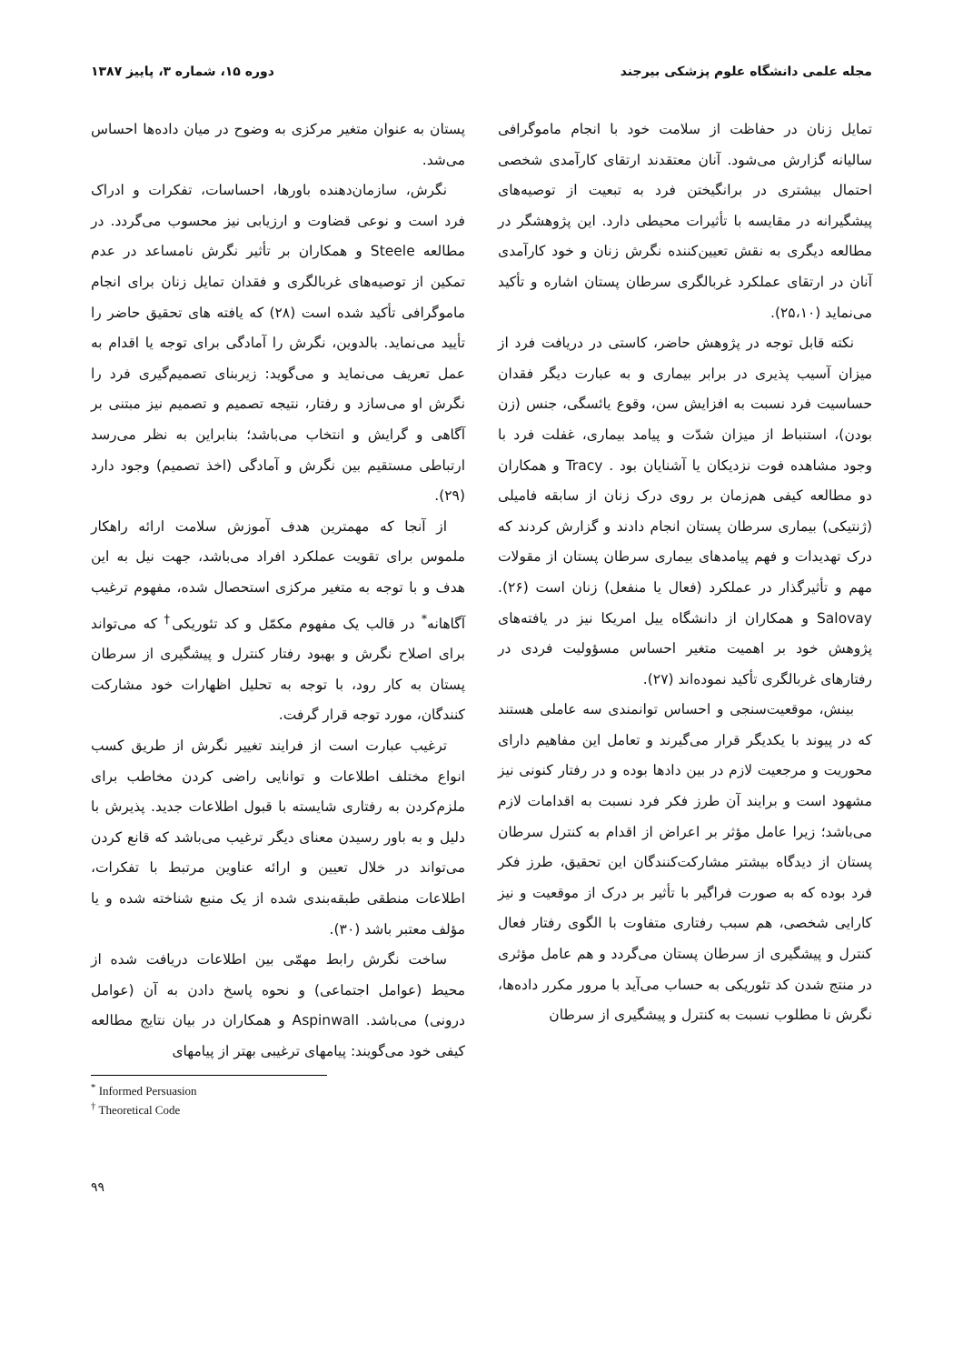مجله علمی دانشگاه علوم پزشکی بیرجند دوره ۱۵، شماره ۳، پاییز ۱۳۸۷
تمایل زنان در حفاظت از سلامت خود با انجام ماموگرافی سالیانه گزارش می‌شود. آنان معتقدند ارتقای کارآمدی شخصی احتمال بیشتری در برانگیختن فرد به تبعیت از توصیه‌های پیشگیرانه در مقایسه با تأثیرات محیطی دارد. این پژوهشگر در مطالعه دیگری به نقش تعیین‌کننده نگرش زنان و خود کارآمدی آنان در ارتقای عملکرد غربالگری سرطان پستان اشاره و تأکید می‌نماید (۲۵،۱۰).
نکته قابل توجه در پژوهش حاضر، کاستی در دریافت فرد از میزان آسیب پذیری در برابر بیماری و به عبارت دیگر فقدان حساسیت فرد نسبت به افزایش سن، وقوع یائسگی، جنس (زن بودن)، استنباط از میزان شدّت و پیامد بیماری، غفلت فرد با وجود مشاهده فوت نزدیکان یا آشنایان بود . Tracy و همکاران دو مطالعه کیفی هم‌زمان بر روی درک زنان از سابقه فامیلی (ژنتیکی) بیماری سرطان پستان انجام دادند و گزارش کردند که درک تهدیدات و فهم پیامدهای بیماری سرطان پستان از مقولات مهم و تأثیرگذار در عملکرد (فعال یا منفعل) زنان است (۲۶). Salovay و همکاران از دانشگاه ییل امریکا نیز در یافته‌های پژوهش خود بر اهمیت متغیر احساس مسؤولیت فردی در رفتارهای غربالگری تأکید نموده‌اند (۲۷).
بینش، موقعیت‌سنجی و احساس توانمندی سه عاملی هستند که در پیوند با یکدیگر قرار می‌گیرند و تعامل این مفاهیم دارای محوریت و مرجعیت لازم در بین دادها بوده و در رفتار کنونی نیز مشهود است و برایند آن طرز فکر فرد نسبت به اقدامات لازم می‌باشد؛ زیرا عامل مؤثر بر اعراض از اقدام به کنترل سرطان پستان از دیدگاه بیشتر مشارکت‌کنندگان این تحقیق، طرز فکر فرد بوده که به صورت فراگیر با تأثیر بر درک از موقعیت و نیز کارایی شخصی، هم سبب رفتاری متفاوت با الگوی رفتار فعال کنترل و پیشگیری از سرطان پستان می‌گردد و هم عامل مؤثری در منتج شدن کد تئوریکی به حساب می‌آید با مرور مکرر داده‌ها، نگرش نا مطلوب نسبت به کنترل و پیشگیری از سرطان
پستان به عنوان متغیر مرکزی به وضوح در میان داده‌ها احساس می‌شد.
نگرش، سازمان‌دهنده باورها، احساسات، تفکرات و ادراک فرد است و نوعی قضاوت و ارزیابی نیز محسوب می‌گردد. در مطالعه Steele و همکاران بر تأثیر نگرش نامساعد در عدم تمکین از توصیه‌های غربالگری و فقدان تمایل زنان برای انجام ماموگرافی تأکید شده است (۲۸) که یافته های تحقیق حاضر را تأیید می‌نماید. بالدوین، نگرش را آمادگی برای توجه یا اقدام به عمل تعریف می‌نماید و می‌گوید: زیربنای تصمیم‌گیری فرد را نگرش او می‌سازد و رفتار، نتیجه تصمیم و تصمیم نیز مبتنی بر آگاهی و گرایش و انتخاب می‌باشد؛ بنابراین به نظر می‌رسد ارتباطی مستقیم بین نگرش و آمادگی (اخذ تصمیم) وجود دارد (۲۹).
از آنجا که مهمترین هدف آموزش سلامت ارائه راهکار ملموس برای تقویت عملکرد افراد می‌باشد، جهت نیل به این هدف و با توجه به متغیر مرکزی استحصال شده، مفهوم ترغیب آگاهانه<sup>*</sup> در قالب یک مفهوم مکمّل و کد تئوریکی<sup>†</sup> که می‌تواند برای اصلاح نگرش و بهبود رفتار کنترل و پیشگیری از سرطان پستان به کار رود، با توجه به تحلیل اظهارات خود مشارکت کنندگان، مورد توجه قرار گرفت.
ترغیب عبارت است از فرایند تغییر نگرش از طریق کسب انواع مختلف اطلاعات و توانایی راضی کردن مخاطب برای ملزم‌کردن به رفتاری شایسته با قبول اطلاعات جدید. پذیرش با دلیل و به باور رسیدن معنای دیگر ترغیب می‌باشد که قانع کردن می‌تواند در خلال تعیین و ارائه عناوین مرتبط با تفکرات، اطلاعات منطقی طبقه‌بندی شده از یک منبع شناخته شده و یا مؤلف معتبر باشد (۳۰).
ساخت نگرش رابط مهمّی بین اطلاعات دریافت شده از محیط (عوامل اجتماعی) و نحوه پاسخ دادن به آن (عوامل درونی) می‌باشد. Aspinwall و همکاران در بیان نتایج مطالعه کیفی خود می‌گویند: پیامهای ترغیبی بهتر از پیامهای
<sup>*</sup> Informed Persuasion
<sup>†</sup> Theoretical Code
۹۹